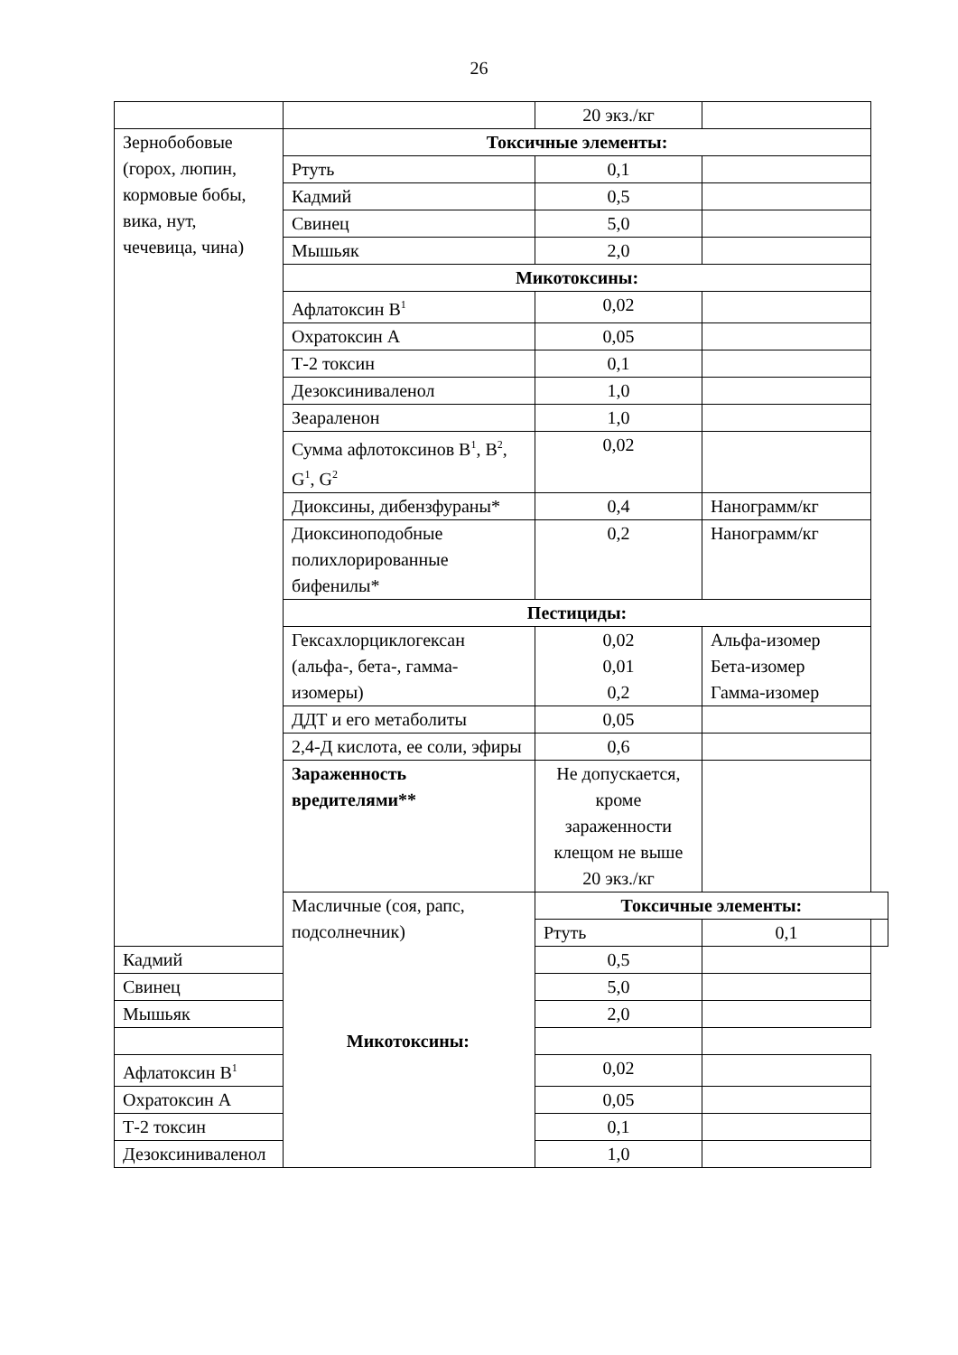26
| | | 20 экз./кг | | |
| Зернобобовые (горох, люпин, кормовые бобы, вика, нут, чечевица, чина) | Токсичные элементы: | | | |
| | Ртуть | 0,1 | | |
| | Кадмий | 0,5 | | |
| | Свинец | 5,0 | | |
| | Мышьяк | 2,0 | | |
| | Микотоксины: | | | |
| | Афлатоксин В<sup>1</sup> | 0,02 | | |
| | Охратоксин А | 0,05 | | |
| | Т-2 токсин | 0,1 | | |
| | Дезоксиниваленол | 1,0 | | |
| | Зеараленон | 1,0 | | |
| | Сумма афлотоксинов В<sup>1</sup>, В<sup>2</sup>, G<sup>1</sup>, G<sup>2</sup> | 0,02 | | |
| | Диоксины, дибензфураны* | 0,4 | Нанограмм/кг | |
| | Диоксиноподобные полихлорированные бифенилы* | 0,2 | Нанограмм/кг | |
| | Пестициды: | | | |
| | Гексахлорциклогексан (альфа-, бета-, гамма-изомеры) | 0,02 0,01 0,2 | Альфа-изомер Бета-изомер Гамма-изомер | |
| | ДДТ и его метаболиты | 0,05 | | |
| | 2,4-Д кислота, ее соли, эфиры | 0,6 | | |
| | Зараженность вредителями** | Не допускается, кроме зараженности клещом не выше 20 экз./кг | | |
| | Масличные (соя, рапс, подсолнечник) | Токсичные элементы: | | |
| | | Ртуть | 0,1 | |
| Кадмий | | 0,5 | | |
| Свинец | | 5,0 | | |
| Мышьяк | | 2,0 | | |
| Микотоксины: | | | | |
| Афлатоксин В<sup>1</sup> | | 0,02 | | |
| Охратоксин А | | 0,05 | | |
| Т-2 токсин | | 0,1 | | |
| Дезоксиниваленол | | 1,0 | | |